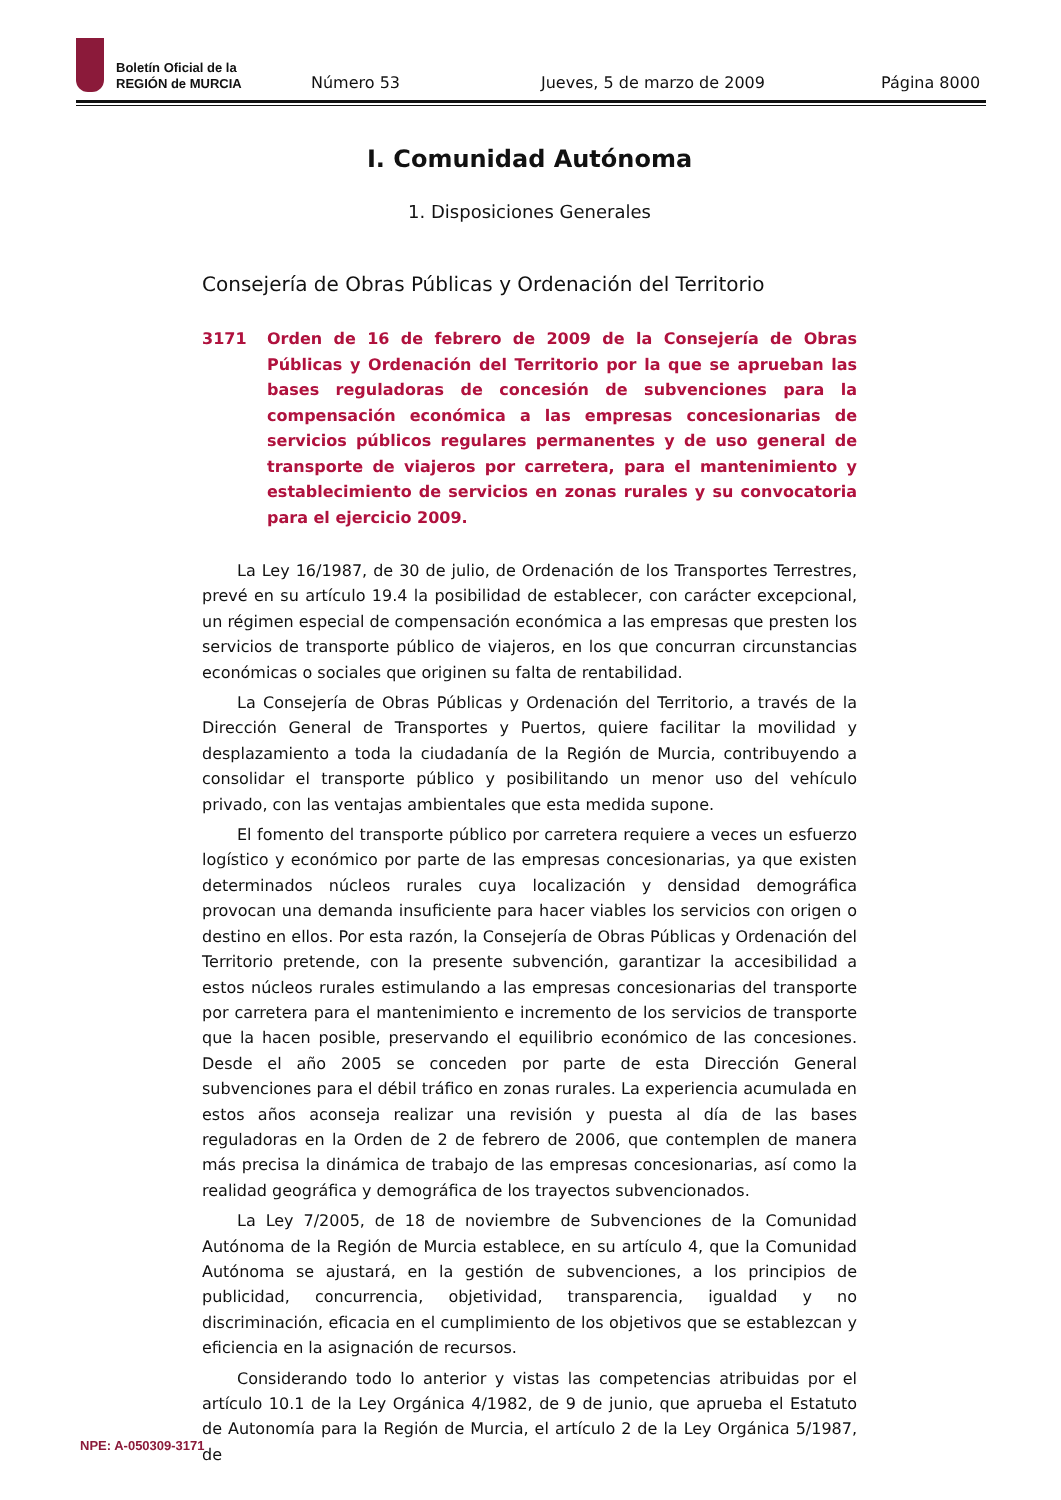Boletín Oficial de la
REGIÓN de MURCIA
Número 53 Jueves, 5 de marzo de 2009 Página 8000
I. Comunidad Autónoma
1. Disposiciones Generales
Consejería de Obras Públicas y Ordenación del Territorio
3171 Orden de 16 de febrero de 2009 de la Consejería de Obras Públicas y Ordenación del Territorio por la que se aprueban las bases reguladoras de concesión de subvenciones para la compensación económica a las empresas concesionarias de servicios públicos regulares permanentes y de uso general de transporte de viajeros por carretera, para el mantenimiento y establecimiento de servicios en zonas rurales y su convocatoria para el ejercicio 2009.
La Ley 16/1987, de 30 de julio, de Ordenación de los Transportes Terrestres, prevé en su artículo 19.4 la posibilidad de establecer, con carácter excepcional, un régimen especial de compensación económica a las empresas que presten los servicios de transporte público de viajeros, en los que concurran circunstancias económicas o sociales que originen su falta de rentabilidad.
La Consejería de Obras Públicas y Ordenación del Territorio, a través de la Dirección General de Transportes y Puertos, quiere facilitar la movilidad y desplazamiento a toda la ciudadanía de la Región de Murcia, contribuyendo a consolidar el transporte público y posibilitando un menor uso del vehículo privado, con las ventajas ambientales que esta medida supone.
El fomento del transporte público por carretera requiere a veces un esfuerzo logístico y económico por parte de las empresas concesionarias, ya que existen determinados núcleos rurales cuya localización y densidad demográfica provocan una demanda insuficiente para hacer viables los servicios con origen o destino en ellos. Por esta razón, la Consejería de Obras Públicas y Ordenación del Territorio pretende, con la presente subvención, garantizar la accesibilidad a estos núcleos rurales estimulando a las empresas concesionarias del transporte por carretera para el mantenimiento e incremento de los servicios de transporte que la hacen posible, preservando el equilibrio económico de las concesiones. Desde el año 2005 se conceden por parte de esta Dirección General subvenciones para el débil tráfico en zonas rurales. La experiencia acumulada en estos años aconseja realizar una revisión y puesta al día de las bases reguladoras en la Orden de 2 de febrero de 2006, que contemplen de manera más precisa la dinámica de trabajo de las empresas concesionarias, así como la realidad geográfica y demográfica de los trayectos subvencionados.
La Ley 7/2005, de 18 de noviembre de Subvenciones de la Comunidad Autónoma de la Región de Murcia establece, en su artículo 4, que la Comunidad Autónoma se ajustará, en la gestión de subvenciones, a los principios de publicidad, concurrencia, objetividad, transparencia, igualdad y no discriminación, eficacia en el cumplimiento de los objetivos que se establezcan y eficiencia en la asignación de recursos.
Considerando todo lo anterior y vistas las competencias atribuidas por el artículo 10.1 de la Ley Orgánica 4/1982, de 9 de junio, que aprueba el Estatuto de Autonomía para la Región de Murcia, el artículo 2 de la Ley Orgánica 5/1987, de
NPE: A-050309-3171